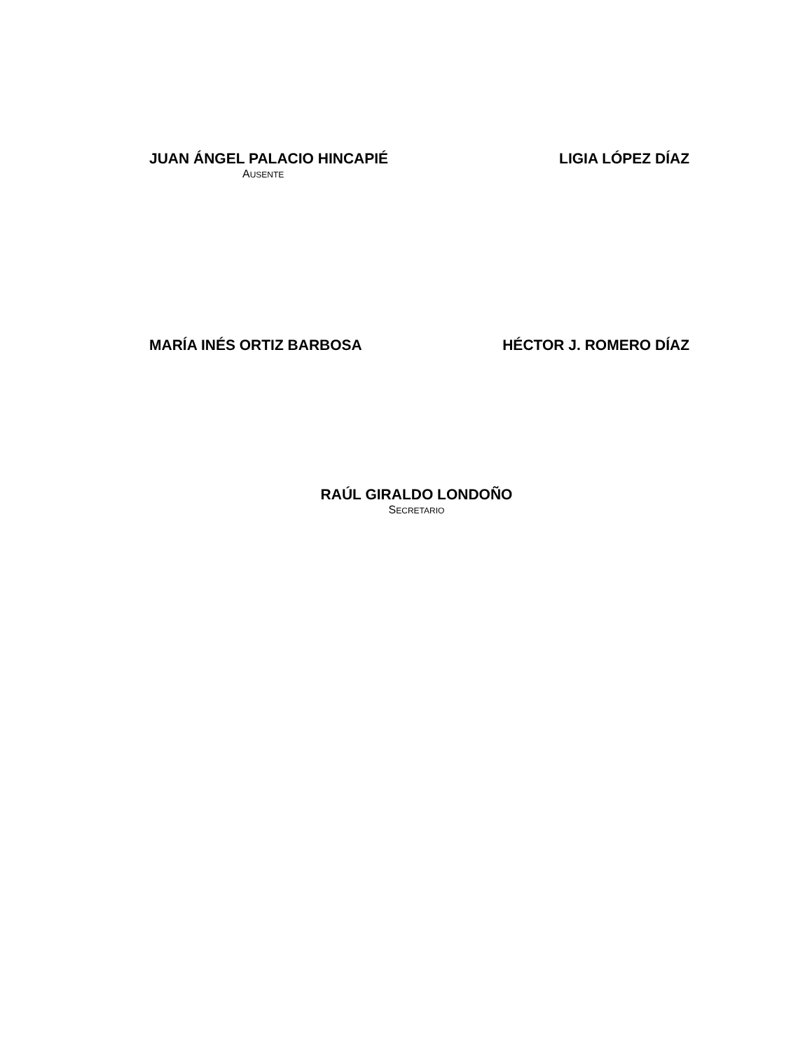JUAN ÁNGEL PALACIO HINCAPIÉ
AUSENTE
LIGIA LÓPEZ DÍAZ
MARÍA INÉS ORTIZ BARBOSA HÉCTOR J. ROMERO DÍAZ
RAÚL GIRALDO LONDOÑO
SECRETARIO